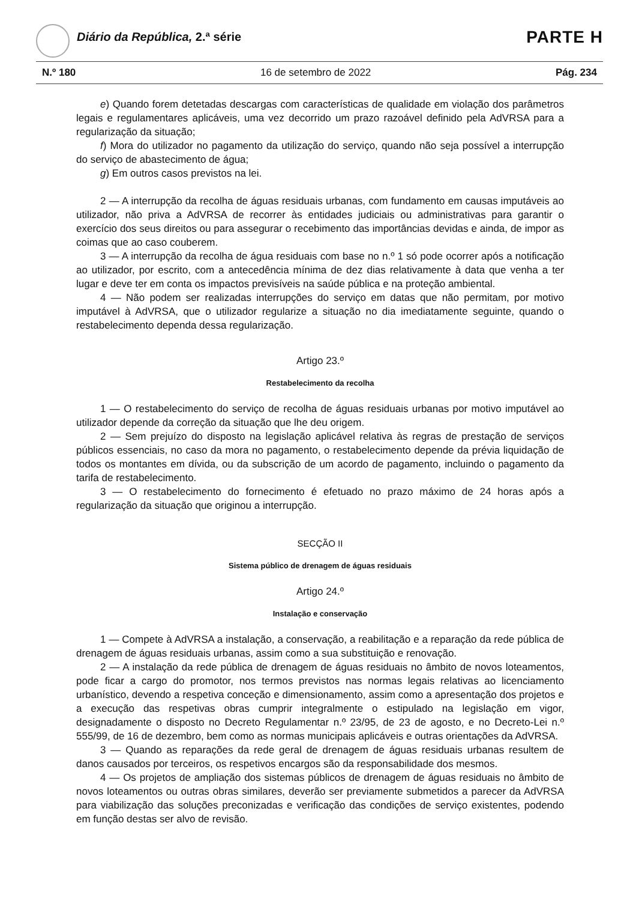Diário da República, 2.ª série PARTE H
N.º 180 16 de setembro de 2022 Pág. 234
e) Quando forem detetadas descargas com características de qualidade em violação dos parâmetros legais e regulamentares aplicáveis, uma vez decorrido um prazo razoável definido pela AdVRSA para a regularização da situação;
f) Mora do utilizador no pagamento da utilização do serviço, quando não seja possível a interrupção do serviço de abastecimento de água;
g) Em outros casos previstos na lei.
2 — A interrupção da recolha de águas residuais urbanas, com fundamento em causas imputáveis ao utilizador, não priva a AdVRSA de recorrer às entidades judiciais ou administrativas para garantir o exercício dos seus direitos ou para assegurar o recebimento das importâncias devidas e ainda, de impor as coimas que ao caso couberem.
3 — A interrupção da recolha de água residuais com base no n.º 1 só pode ocorrer após a notificação ao utilizador, por escrito, com a antecedência mínima de dez dias relativamente à data que venha a ter lugar e deve ter em conta os impactos previsíveis na saúde pública e na proteção ambiental.
4 — Não podem ser realizadas interrupções do serviço em datas que não permitam, por motivo imputável à AdVRSA, que o utilizador regularize a situação no dia imediatamente seguinte, quando o restabelecimento dependa dessa regularização.
Artigo 23.º
Restabelecimento da recolha
1 — O restabelecimento do serviço de recolha de águas residuais urbanas por motivo imputável ao utilizador depende da correção da situação que lhe deu origem.
2 — Sem prejuízo do disposto na legislação aplicável relativa às regras de prestação de serviços públicos essenciais, no caso da mora no pagamento, o restabelecimento depende da prévia liquidação de todos os montantes em dívida, ou da subscrição de um acordo de pagamento, incluindo o pagamento da tarifa de restabelecimento.
3 — O restabelecimento do fornecimento é efetuado no prazo máximo de 24 horas após a regularização da situação que originou a interrupção.
SECÇÃO II
Sistema público de drenagem de águas residuais
Artigo 24.º
Instalação e conservação
1 — Compete à AdVRSA a instalação, a conservação, a reabilitação e a reparação da rede pública de drenagem de águas residuais urbanas, assim como a sua substituição e renovação.
2 — A instalação da rede pública de drenagem de águas residuais no âmbito de novos loteamentos, pode ficar a cargo do promotor, nos termos previstos nas normas legais relativas ao licenciamento urbanístico, devendo a respetiva conceção e dimensionamento, assim como a apresentação dos projetos e a execução das respetivas obras cumprir integralmente o estipulado na legislação em vigor, designadamente o disposto no Decreto Regulamentar n.º 23/95, de 23 de agosto, e no Decreto-Lei n.º 555/99, de 16 de dezembro, bem como as normas municipais aplicáveis e outras orientações da AdVRSA.
3 — Quando as reparações da rede geral de drenagem de águas residuais urbanas resultem de danos causados por terceiros, os respetivos encargos são da responsabilidade dos mesmos.
4 — Os projetos de ampliação dos sistemas públicos de drenagem de águas residuais no âmbito de novos loteamentos ou outras obras similares, deverão ser previamente submetidos a parecer da AdVRSA para viabilização das soluções preconizadas e verificação das condições de serviço existentes, podendo em função destas ser alvo de revisão.